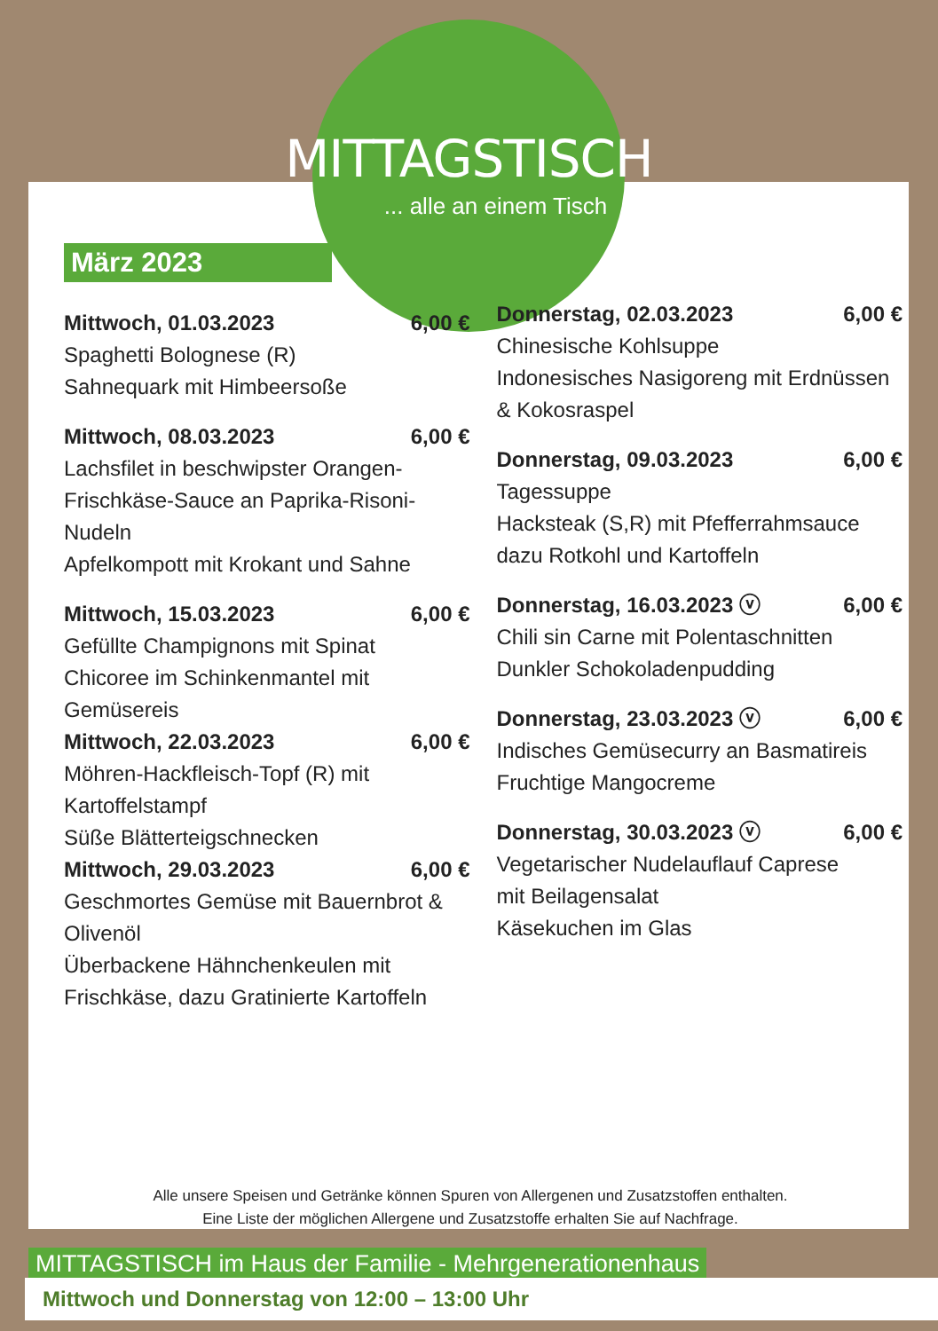MITTAGSTISCH
... alle an einem Tisch
März 2023
Mittwoch, 01.03.2023 6,00 €
Spaghetti Bolognese (R)
Sahnequark mit Himbeersoße
Mittwoch, 08.03.2023 6,00 €
Lachsfilet in beschwipster Orangen-Frischkäse-Sauce an Paprika-Risoni-Nudeln
Apfelkompott mit Krokant und Sahne
Mittwoch, 15.03.2023 6,00 €
Gefüllte Champignons mit Spinat
Chicoree im Schinkenmantel mit Gemüsereis
Mittwoch, 22.03.2023 6,00 €
Möhren-Hackfleisch-Topf (R) mit Kartoffelstampf
Süße Blätterteigschnecken
Mittwoch, 29.03.2023 6,00 €
Geschmortes Gemüse mit Bauernbrot & Olivenöl
Überbackene Hähnchenkeulen mit Frischkäse, dazu Gratinierte Kartoffeln
Donnerstag, 02.03.2023 6,00 €
Chinesische Kohlsuppe
Indonesisches Nasigoreng mit Erdnüssen & Kokosraspel
Donnerstag, 09.03.2023 6,00 €
Tagessuppe
Hacksteak (S,R) mit Pfefferrahmsauce
dazu Rotkohl und Kartoffeln
Donnerstag, 16.03.2023 ⓥ 6,00 €
Chili sin Carne mit Polentaschnitten
Dunkler Schokoladenpudding
Donnerstag, 23.03.2023 ⓥ 6,00 €
Indisches Gemüsecurry an Basmatireis
Fruchtige Mangocreme
Donnerstag, 30.03.2023 ⓥ 6,00 €
Vegetarischer Nudelauflauf Caprese
mit Beilagensalat
Käsekuchen im Glas
Alle unsere Speisen und Getränke können Spuren von Allergenen und Zusatzstoffen enthalten.
Eine Liste der möglichen Allergene und Zusatzstoffe erhalten Sie auf Nachfrage.
MITTAGSTISCH im Haus der Familie - Mehrgenerationenhaus
Mittwoch und Donnerstag von 12:00 – 13:00 Uhr